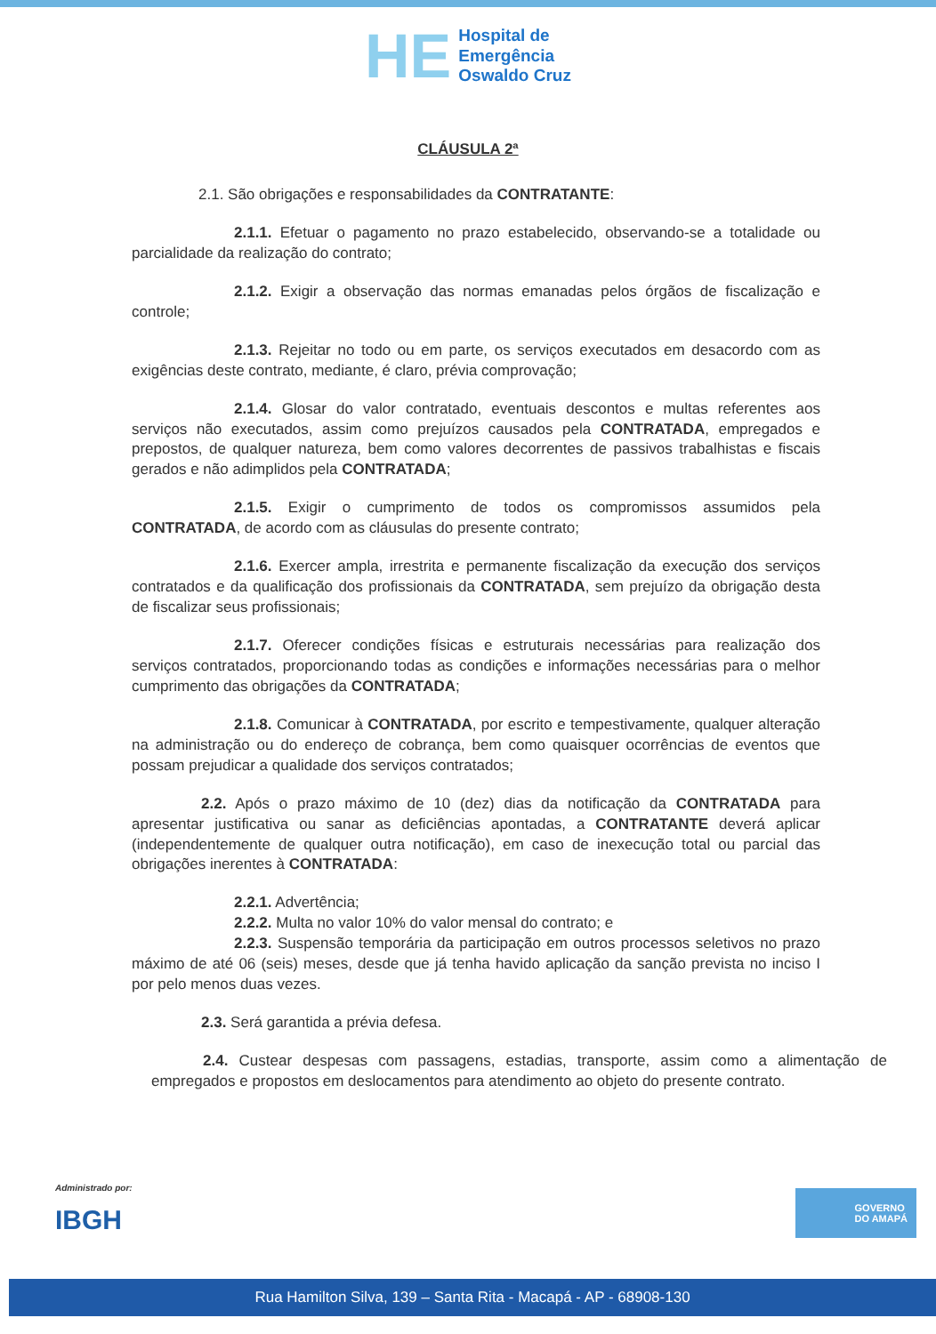HE
Hospital de
Emergência
Oswaldo Cruz
CLÁUSULA 2ª
2.1. São obrigações e responsabilidades da CONTRATANTE:
2.1.1. Efetuar o pagamento no prazo estabelecido, observando-se a totalidade ou parcialidade da realização do contrato;
2.1.2. Exigir a observação das normas emanadas pelos órgãos de fiscalização e controle;
2.1.3. Rejeitar no todo ou em parte, os serviços executados em desacordo com as exigências deste contrato, mediante, é claro, prévia comprovação;
2.1.4. Glosar do valor contratado, eventuais descontos e multas referentes aos serviços não executados, assim como prejuízos causados pela CONTRATADA, empregados e prepostos, de qualquer natureza, bem como valores decorrentes de passivos trabalhistas e fiscais gerados e não adimplidos pela CONTRATADA;
2.1.5. Exigir o cumprimento de todos os compromissos assumidos pela CONTRATADA, de acordo com as cláusulas do presente contrato;
2.1.6. Exercer ampla, irrestrita e permanente fiscalização da execução dos serviços contratados e da qualificação dos profissionais da CONTRATADA, sem prejuízo da obrigação desta de fiscalizar seus profissionais;
2.1.7. Oferecer condições físicas e estruturais necessárias para realização dos serviços contratados, proporcionando todas as condições e informações necessárias para o melhor cumprimento das obrigações da CONTRATADA;
2.1.8. Comunicar à CONTRATADA, por escrito e tempestivamente, qualquer alteração na administração ou do endereço de cobrança, bem como quaisquer ocorrências de eventos que possam prejudicar a qualidade dos serviços contratados;
2.2. Após o prazo máximo de 10 (dez) dias da notificação da CONTRATADA para apresentar justificativa ou sanar as deficiências apontadas, a CONTRATANTE deverá aplicar (independentemente de qualquer outra notificação), em caso de inexecução total ou parcial das obrigações inerentes à CONTRATADA:
2.2.1. Advertência;
2.2.2. Multa no valor 10% do valor mensal do contrato; e
2.2.3. Suspensão temporária da participação em outros processos seletivos no prazo máximo de até 06 (seis) meses, desde que já tenha havido aplicação da sanção prevista no inciso I por pelo menos duas vezes.
2.3. Será garantida a prévia defesa.
2.4. Custear despesas com passagens, estadias, transporte, assim como a alimentação de empregados e propostos em deslocamentos para atendimento ao objeto do presente contrato.
Administrado por:
IBGH
GOVERNO
DO AMAPÁ
Rua Hamilton Silva, 139 – Santa Rita - Macapá - AP - 68908-130